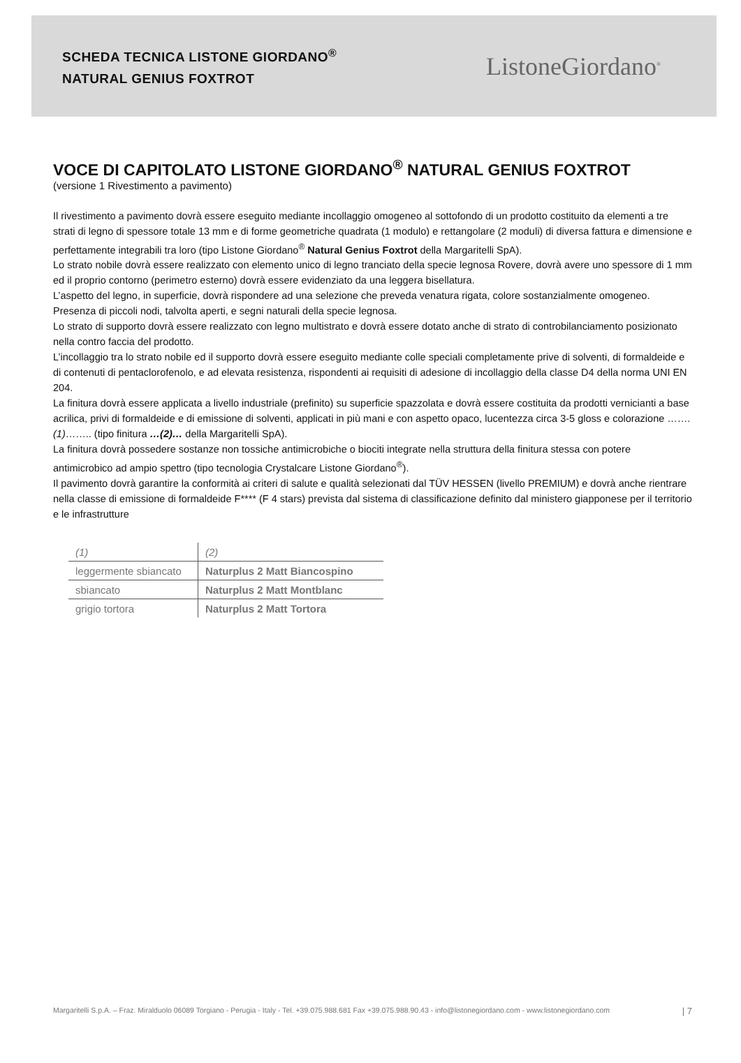SCHEDA TECNICA LISTONE GIORDANO<sup>®</sup>
NATURAL GENIUS FOXTROT
ListoneGiordano<sup>®</sup>
VOCE DI CAPITOLATO LISTONE GIORDANO<sup>®</sup> NATURAL GENIUS FOXTROT
(versione 1 Rivestimento a pavimento)
Il rivestimento a pavimento dovrà essere eseguito mediante incollaggio omogeneo al sottofondo di un prodotto costituito da elementi a tre strati di legno di spessore totale 13 mm e di forme geometriche quadrata (1 modulo) e rettangolare (2 moduli) di diversa fattura e dimensione e perfettamente integrabili tra loro (tipo Listone Giordano<sup>®</sup> Natural Genius Foxtrot della Margaritelli SpA).
Lo strato nobile dovrà essere realizzato con elemento unico di legno tranciato della specie legnosa Rovere, dovrà avere uno spessore di 1 mm ed il proprio contorno (perimetro esterno) dovrà essere evidenziato da una leggera bisellatura.
L’aspetto del legno, in superficie, dovrà rispondere ad una selezione che preveda venatura rigata, colore sostanzialmente omogeneo. Presenza di piccoli nodi, talvolta aperti, e segni naturali della specie legnosa.
Lo strato di supporto dovrà essere realizzato con legno multistrato e dovrà essere dotato anche di strato di controbilanciamento posizionato nella contro faccia del prodotto.
L’incollaggio tra lo strato nobile ed il supporto dovrà essere eseguito mediante colle speciali completamente prive di solventi, di formaldeide e di contenuti di pentaclorofenolo, e ad elevata resistenza, rispondenti ai requisiti di adesione di incollaggio della classe D4 della norma UNI EN 204.
La finitura dovrà essere applicata a livello industriale (prefinito) su superficie spazzolata e dovrà essere costituita da prodotti vernicianti a base acrilica, privi di formaldeide e di emissione di solventi, applicati in più mani e con aspetto opaco, lucentezza circa 3-5 gloss e colorazione …….(1)…….. (tipo finitura …(2)… della Margaritelli SpA).
La finitura dovrà possedere sostanze non tossiche antimicrobiche o biociti integrate nella struttura della finitura stessa con potere antimicrobico ad ampio spettro (tipo tecnologia Crystalcare Listone Giordano<sup>®</sup>).
Il pavimento dovrà garantire la conformità ai criteri di salute e qualità selezionati dal TÜV HESSEN (livello PREMIUM) e dovrà anche rientrare nella classe di emissione di formaldeide F**** (F 4 stars) prevista dal sistema di classificazione definito dal ministero giapponese per il territorio e le infrastrutture
| (1) | (2) |
| leggermente sbiancato | Naturplus 2 Matt Biancospino |
| sbiancato | Naturplus 2 Matt Montblanc |
| grigio tortora | Naturplus 2 Matt Tortora |
Margaritelli S.p.A. – Fraz. Miralduolo 06089 Torgiano - Perugia - Italy - Tel. +39.075.988.681 Fax +39.075.988.90.43 - info@listonegiordano.com - www.listonegiordano.com | 7